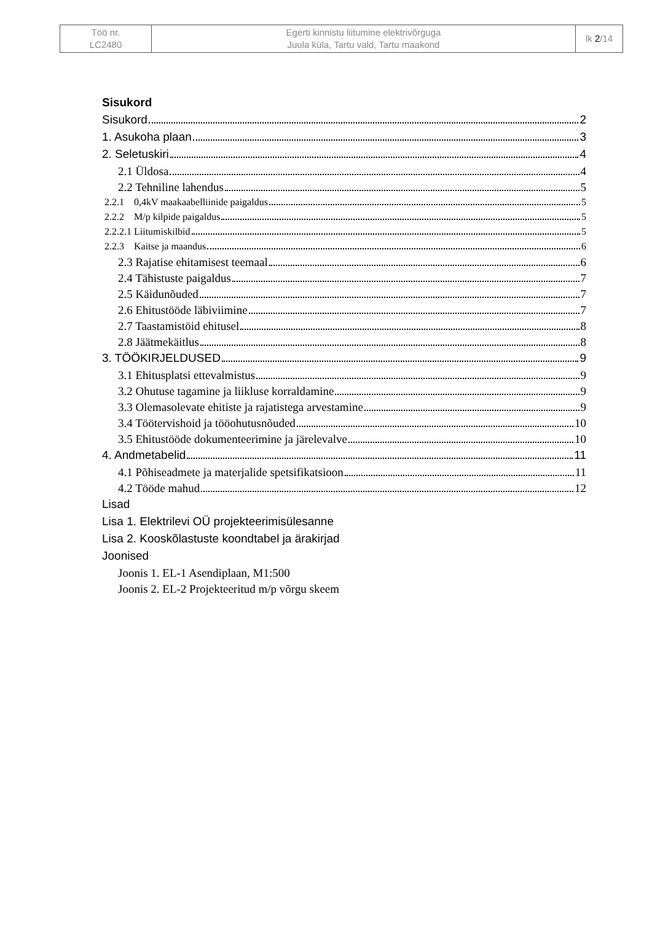| Töö nr. LC2480 | Egerti kinnistu liitumine elektrivõrguga Juula küla, Tartu vald, Tartu maakond | lk 2 /14 |
Sisukord
Sisukord 2
1. Asukoha plaan 3
2. Seletuskiri 4
2.1 Üldosa 4
2.2 Tehniline lahendus 5
2.2.1 0,4kV maakaabelliinide paigaldus 5
2.2.2 M/p kilpide paigaldus 5
2.2.2.1 Liitumiskilbid 5
2.2.3 Kaitse ja maandus 6
2.3 Rajatise ehitamisest teemaal 6
2.4 Tähistuste paigaldus 7
2.5 Käidunõuded 7
2.6 Ehitustööde läbiviimine 7
2.7 Taastamistöid ehitusel 8
2.8 Jäätmekäitlus 8
3. TÖÖKIRJELDUSED 9
3.1 Ehitusplatsi ettevalmistus 9
3.2 Ohutuse tagamine ja liikluse korraldamine 9
3.3 Olemasolevate ehitiste ja rajatistega arvestamine 9
3.4 Töötervishoid ja tööohutusnõuded 10
3.5 Ehitustööde dokumenteerimine ja järelevalve 10
4. Andmetabelid 11
4.1 Põhiseadmete ja materjalide spetsifikatsioon 11
4.2 Tööde mahud 12
Lisad
Lisa 1. Elektrilevi OÜ projekteerimisülesanne
Lisa 2. Kooskõlastuste koondtabel ja ärakirjad
Joonised
Joonis 1. EL-1 Asendiplaan, M1:500
Joonis 2. EL-2 Projekteeritud m/p võrgu skeem